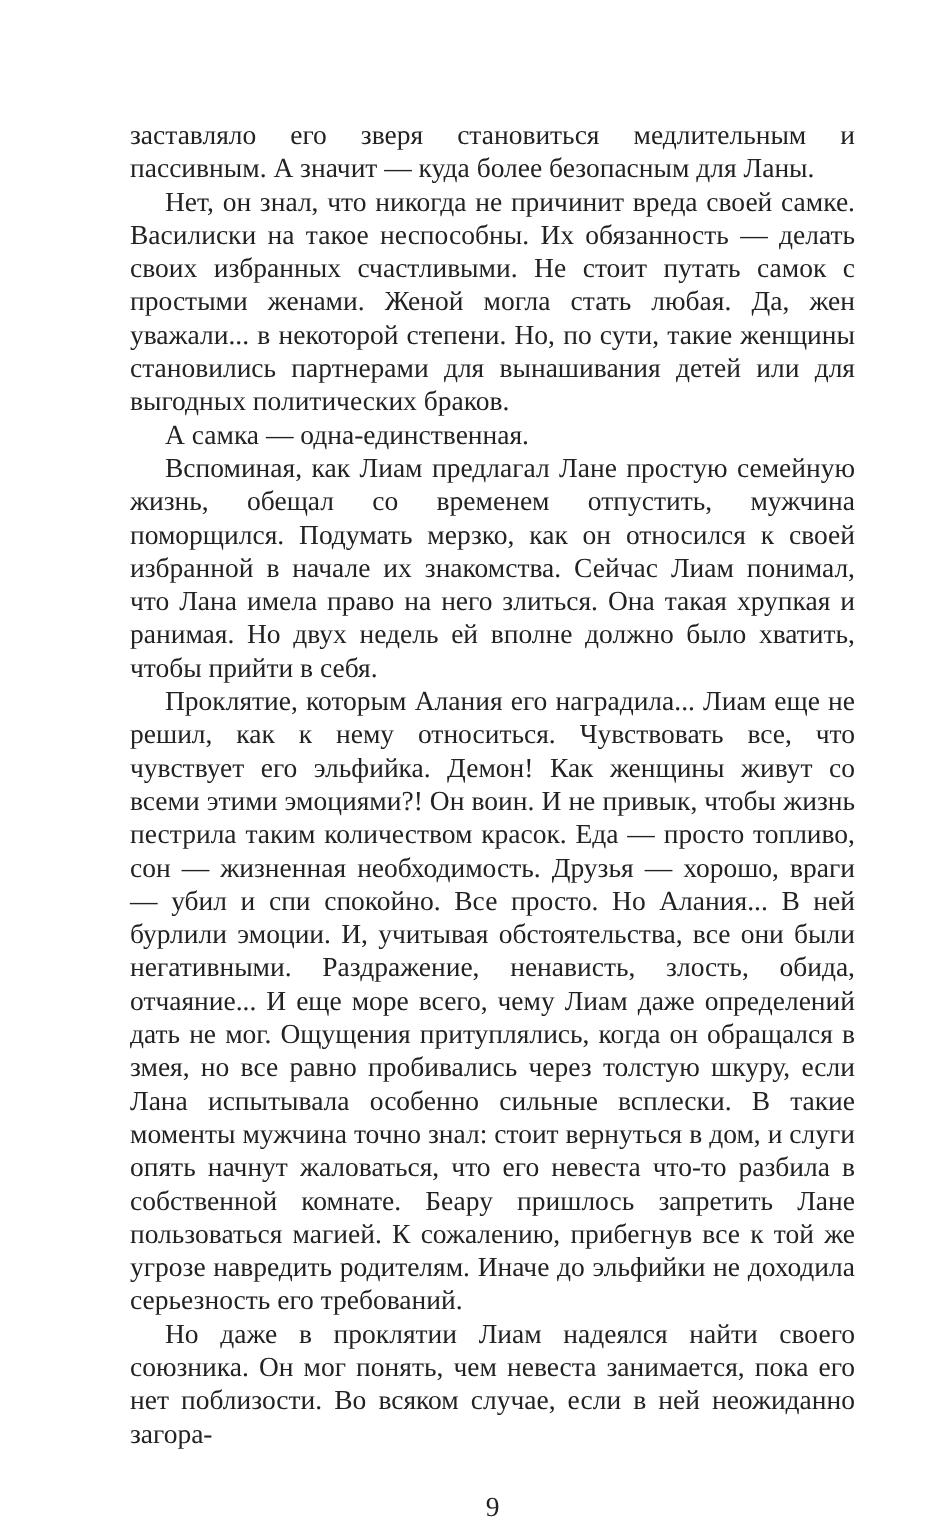заставляло его зверя становиться медлительным и пассивным. А значит — куда более безопасным для Ланы.
Нет, он знал, что никогда не причинит вреда своей самке. Василиски на такое неспособны. Их обязанность — делать своих избранных счастливыми. Не стоит путать самок с простыми женами. Женой могла стать любая. Да, жен уважали... в некоторой степени. Но, по сути, такие женщины становились партнерами для вынашивания детей или для выгодных политических браков.
А самка — одна-единственная.
Вспоминая, как Лиам предлагал Лане простую семейную жизнь, обещал со временем отпустить, мужчина поморщился. Подумать мерзко, как он относился к своей избранной в начале их знакомства. Сейчас Лиам понимал, что Лана имела право на него злиться. Она такая хрупкая и ранимая. Но двух недель ей вполне должно было хватить, чтобы прийти в себя.
Проклятие, которым Алания его наградила... Лиам еще не решил, как к нему относиться. Чувствовать все, что чувствует его эльфийка. Демон! Как женщины живут со всеми этими эмоциями?! Он воин. И не привык, чтобы жизнь пестрила таким количеством красок. Еда — просто топливо, сон — жизненная необходимость. Друзья — хорошо, враги — убил и спи спокойно. Все просто. Но Алания... В ней бурлили эмоции. И, учитывая обстоятельства, все они были негативными. Раздражение, ненависть, злость, обида, отчаяние... И еще море всего, чему Лиам даже определений дать не мог. Ощущения притуплялись, когда он обращался в змея, но все равно пробивались через толстую шкуру, если Лана испытывала особенно сильные всплески. В такие моменты мужчина точно знал: стоит вернуться в дом, и слуги опять начнут жаловаться, что его невеста что-то разбила в собственной комнате. Беару пришлось запретить Лане пользоваться магией. К сожалению, прибегнув все к той же угрозе навредить родителям. Иначе до эльфийки не доходила серьезность его требований.
Но даже в проклятии Лиам надеялся найти своего союзника. Он мог понять, чем невеста занимается, пока его нет поблизости. Во всяком случае, если в ней неожиданно загора-
9